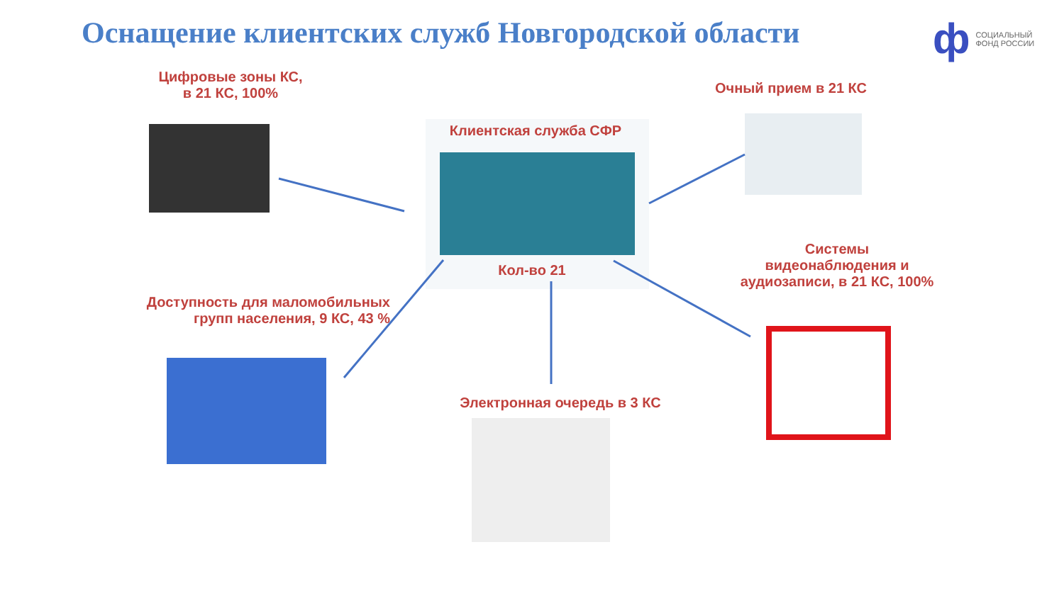Оснащение клиентских служб Новгородской области
ф СОЦИАЛЬНЫЙ
ФОНД РОССИИ
Цифровые зоны КС,
в 21 КС, 100%
Очный прием в 21 КС
Клиентская служба СФР
Кол-во 21
Системы
видеонаблюдения и
аудиозаписи, в 21 КС, 100%
Доступность для маломобильных
групп населения, 9 КС, 43 %
Электронная очередь в 3 КС